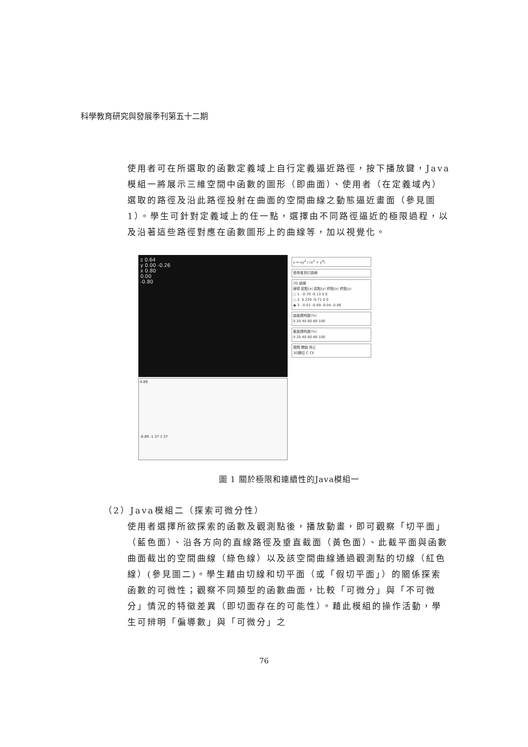科學教育研究與發展季刊第五十二期
使用者可在所選取的函數定義域上自行定義逼近路徑，按下播放鍵，Java模組一將展示三維空間中函數的圖形（即曲面）、使用者（在定義域內）選取的路徑及沿此路徑投射在曲面的空間曲線之動態逼近畫面（參見圖1）。學生可針對定義域上的任一點，選擇由不同路徑逼近的極限過程，以及沿著這些路徑對應在函數圖形上的曲線等，加以視覺化。
z 0.64
y 0.00 -0.26
x 0.80
0.00
-0.80
0.89
-0.89 -1.37 1.37
z = xy<sup>2</sup> / (x<sup>2</sup> + y<sup>4</sup>)
使用者自訂曲線
2D 曲線
線號 起點(x) 起點(y) 終點(x) 終點(y)
○ 1. -0.70 -0.13 0 0
○ 2. 0.239 -0.71 0 0
◉ 3. -0.01 -0.69 -0.04 -0.06
曲面透明度(%)
0 20 40 60 80 100
截面透明度(%)
0 20 40 60 80 100
預覽 開始 停止
3D歸位 C CE
圖 1 關於極限和連續性的Java模組一
（2）Java模組二（探索可微分性）
使用者選擇所欲探索的函數及觀測點後，播放動畫，即可觀察「切平面」（藍色面）、沿各方向的直線路徑及垂直截面（黃色面）、此截平面與函數曲面截出的空間曲線（綠色線）以及該空間曲線通過觀測點的切線（紅色線）(參見圖二)。學生藉由切線和切平面（或「假切平面」）的關係探索函數的可微性；觀察不同類型的函數曲面，比較「可微分」與「不可微分」情況的特徵差異（即切面存在的可能性）。藉此模組的操作活動，學生可辨明「偏導數」與「可微分」之
76